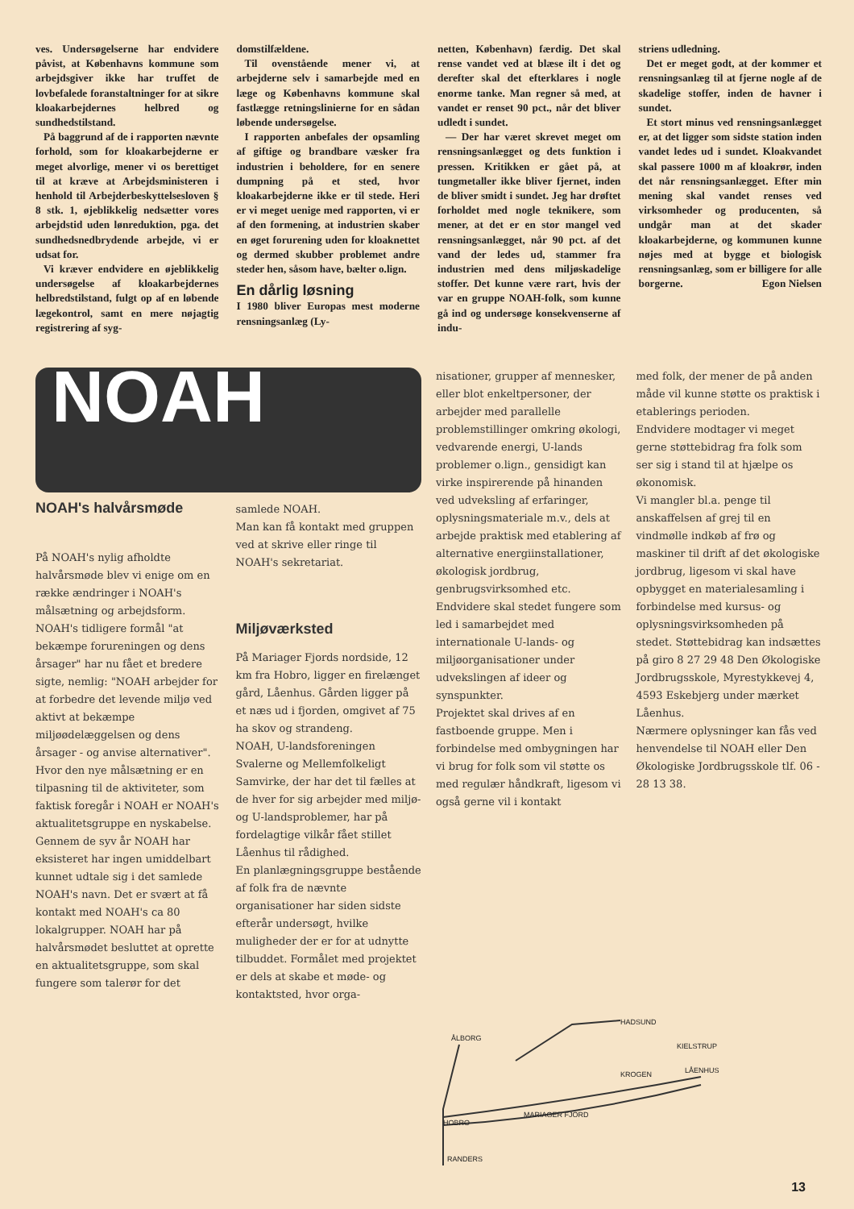ves. Undersøgelserne har endvidere påvist, at Københavns kommune som arbejdsgiver ikke har truffet de lovbefalede foranstaltninger for at sikre kloakarbejdernes helbred og sundhedstilstand.
På baggrund af de i rapporten nævnte forhold, som for kloakarbejderne er meget alvorlige, mener vi os berettiget til at kræve at Arbejdsministeren i henhold til Arbejderbeskyttelsesloven § 8 stk. 1, øjeblikkelig nedsætter vores arbejdstid uden lønreduktion, pga. det sundhedsnedbrydende arbejde, vi er udsat for.
Vi kræver endvidere en øjeblikkelig undersøgelse af kloakarbejdernes helbredstilstand, fulgt op af en løbende lægekontrol, samt en mere nøjagtig registrering af syg-
domstilfældene.
Til ovenstående mener vi, at arbejderne selv i samarbejde med en læge og Københavns kommune skal fastlægge retningslinierne for en sådan løbende undersøgelse.
I rapporten anbefales der opsamling af giftige og brandbare væsker fra industrien i beholdere, for en senere dumpning på et sted, hvor kloakarbejderne ikke er til stede. Heri er vi meget uenige med rapporten, vi er af den formening, at industrien skaber en øget forurening uden for kloaknettet og dermed skubber problemet andre steder hen, såsom have, bælter o.lign.
En dårlig løsning
I 1980 bliver Europas mest moderne rensningsanlæg (Ly-
netten, København) færdig. Det skal rense vandet ved at blæse ilt i det og derefter skal det efterklares i nogle enorme tanke. Man regner så med, at vandet er renset 90 pct., når det bliver udledt i sundet.
— Der har været skrevet meget om rensningsanlægget og dets funktion i pressen. Kritikken er gået på, at tungmetaller ikke bliver fjernet, inden de bliver smidt i sundet. Jeg har drøftet forholdet med nogle teknikere, som mener, at det er en stor mangel ved rensningsanlægget, når 90 pct. af det vand der ledes ud, stammer fra industrien med dens miljøskadelige stoffer. Det kunne være rart, hvis der var en gruppe NOAH-folk, som kunne gå ind og undersøge konsekvenserne af indu-
striens udledning.
Det er meget godt, at der kommer et rensningsanlæg til at fjerne nogle af de skadelige stoffer, inden de havner i sundet.
Et stort minus ved rensningsanlægget er, at det ligger som sidste station inden vandet ledes ud i sundet. Kloakvandet skal passere 1000 m af kloakrør, inden det når rensningsanlægget. Efter min mening skal vandet renses ved virksomheder og producenten, så undgår man at det skader kloakarbejderne, og kommunen kunne nøjes med at bygge et biologisk rensningsanlæg, som er billigere for alle borgerne. Egon Nielsen
NOAH
NOAH's halvårsmøde
På NOAH's nylig afholdte halvårsmøde blev vi enige om en række ændringer i NOAH's målsætning og arbejdsform.
NOAH's tidligere formål "at bekæmpe forureningen og dens årsager" har nu fået et bredere sigte, nemlig: "NOAH arbejder for at forbedre det levende miljø ved aktivt at bekæmpe miljøødelæggelsen og dens årsager - og anvise alternativer".
Hvor den nye målsætning er en tilpasning til de aktiviteter, som faktisk foregår i NOAH er NOAH's aktualitetsgruppe en nyskabelse. Gennem de syv år NOAH har eksisteret har ingen umiddelbart kunnet udtale sig i det samlede NOAH's navn. Det er svært at få kontakt med NOAH's ca 80 lokalgrupper. NOAH har på halvårsmødet besluttet at oprette en aktualitetsgruppe, som skal fungere som talerør for det
samlede NOAH.
Man kan få kontakt med gruppen ved at skrive eller ringe til NOAH's sekretariat.
Miljøværksted
På Mariager Fjords nordside, 12 km fra Hobro, ligger en firelænget gård, Låenhus. Gården ligger på et næs ud i fjorden, omgivet af 75 ha skov og strandeng.
NOAH, U-landsforeningen Svalerne og Mellemfolkeligt Samvirke, der har det til fælles at de hver for sig arbejder med miljø- og U-landsproblemer, har på fordelagtige vilkår fået stillet Låenhus til rådighed.
En planlægningsgruppe bestående af folk fra de nævnte organisationer har siden sidste efterår undersøgt, hvilke muligheder der er for at udnytte tilbuddet. Formålet med projektet er dels at skabe et møde- og kontaktsted, hvor orga-
nisationer, grupper af mennesker, eller blot enkeltpersoner, der arbejder med parallelle problemstillinger omkring økologi, vedvarende energi, U-lands problemer o.lign., gensidigt kan virke inspirerende på hinanden ved udveksling af erfaringer, oplysningsmateriale m.v., dels at arbejde praktisk med etablering af alternative energiinstallationer, økologisk jordbrug, genbrugsvirksomhed etc. Endvidere skal stedet fungere som led i samarbejdet med internationale U-lands- og miljøorganisationer under udvekslingen af ideer og synspunkter.
Projektet skal drives af en fastboende gruppe. Men i forbindelse med ombygningen har vi brug for folk som vil støtte os med regulær håndkraft, ligesom vi også gerne vil i kontakt
med folk, der mener de på anden måde vil kunne støtte os praktisk i etablerings perioden.
Endvidere modtager vi meget gerne støttebidrag fra folk som ser sig i stand til at hjælpe os økonomisk.
Vi mangler bl.a. penge til anskaffelsen af grej til en vindmølle indkøb af frø og maskiner til drift af det økologiske jordbrug, ligesom vi skal have opbygget en materialesamling i forbindelse med kursus- og oplysningsvirksomheden på stedet. Støttebidrag kan indsættes på giro 8 27 29 48 Den Økologiske Jordbrugsskole, Myrestykkevej 4, 4593 Eskebjerg under mærket Låenhus.
Nærmere oplysninger kan fås ved henvendelse til NOAH eller Den Økologiske Jordbrugsskole tlf. 06 - 28 13 38.
ÅLBORG
HADSUND
KIELSTRUP
KROGEN
LÅENHUS
HOBRO
MARIAGER FJORD
RANDERS
13